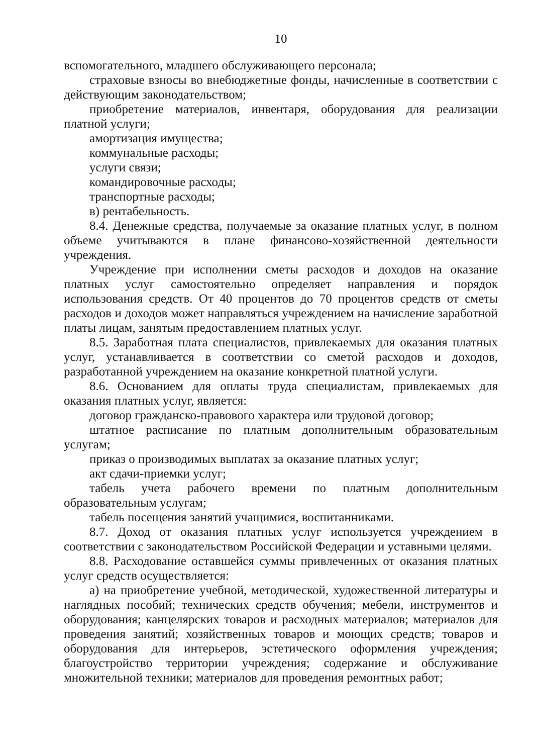10
вспомогательного, младшего обслуживающего персонала;
страховые взносы во внебюджетные фонды, начисленные в соответствии с действующим законодательством;
приобретение материалов, инвентаря, оборудования для реализации платной услуги;
амортизация имущества;
коммунальные расходы;
услуги связи;
командировочные расходы;
транспортные расходы;
в) рентабельность.
8.4. Денежные средства, получаемые за оказание платных услуг, в полном объеме учитываются в плане финансово-хозяйственной деятельности учреждения.
Учреждение при исполнении сметы расходов и доходов на оказание платных услуг самостоятельно определяет направления и порядок использования средств. От 40 процентов до 70 процентов средств от сметы расходов и доходов может направляться учреждением на начисление заработной платы лицам, занятым предоставлением платных услуг.
8.5. Заработная плата специалистов, привлекаемых для оказания платных услуг, устанавливается в соответствии со сметой расходов и доходов, разработанной учреждением на оказание конкретной платной услуги.
8.6. Основанием для оплаты труда специалистам, привлекаемых для оказания платных услуг, является:
договор гражданско-правового характера или трудовой договор;
штатное расписание по платным дополнительным образовательным услугам;
приказ о производимых выплатах за оказание платных услуг;
акт сдачи-приемки услуг;
табель учета рабочего времени по платным дополнительным образовательным услугам;
табель посещения занятий учащимися, воспитанниками.
8.7. Доход от оказания платных услуг используется учреждением в соответствии с законодательством Российской Федерации и уставными целями.
8.8. Расходование оставшейся суммы привлеченных от оказания платных услуг средств осуществляется:
а) на приобретение учебной, методической, художественной литературы и наглядных пособий; технических средств обучения; мебели, инструментов и оборудования; канцелярских товаров и расходных материалов; материалов для проведения занятий; хозяйственных товаров и моющих средств; товаров и оборудования для интерьеров, эстетического оформления учреждения; благоустройство территории учреждения; содержание и обслуживание множительной техники; материалов для проведения ремонтных работ;